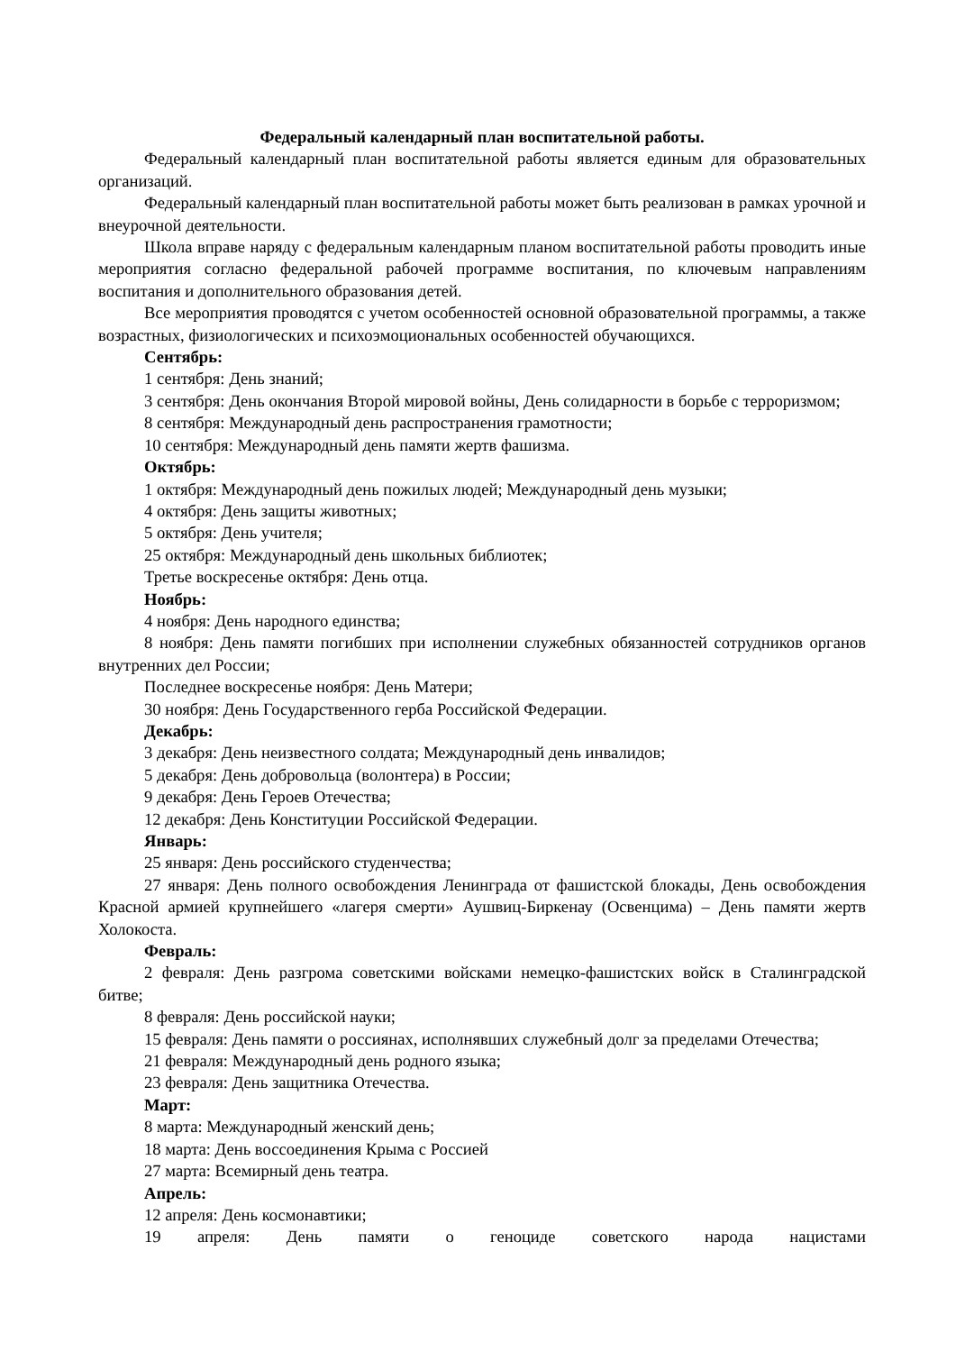Федеральный календарный план воспитательной работы.
Федеральный календарный план воспитательной работы является единым для образовательных организаций.
Федеральный календарный план воспитательной работы может быть реализован в рамках урочной и внеурочной деятельности.
Школа вправе наряду с федеральным календарным планом воспитательной работы проводить иные мероприятия согласно федеральной рабочей программе воспитания, по ключевым направлениям воспитания и дополнительного образования детей.
Все мероприятия проводятся с учетом особенностей основной образовательной программы, а также возрастных, физиологических и психоэмоциональных особенностей обучающихся.
Сентябрь:
1 сентября: День знаний;
3 сентября: День окончания Второй мировой войны, День солидарности в борьбе с терроризмом;
8 сентября: Международный день распространения грамотности;
10 сентября: Международный день памяти жертв фашизма.
Октябрь:
1 октября: Международный день пожилых людей; Международный день музыки;
4 октября: День защиты животных;
5 октября: День учителя;
25 октября: Международный день школьных библиотек;
Третье воскресенье октября: День отца.
Ноябрь:
4 ноября: День народного единства;
8 ноября: День памяти погибших при исполнении служебных обязанностей сотрудников органов внутренних дел России;
Последнее воскресенье ноября: День Матери;
30 ноября: День Государственного герба Российской Федерации.
Декабрь:
3 декабря: День неизвестного солдата; Международный день инвалидов;
5 декабря: День добровольца (волонтера) в России;
9 декабря: День Героев Отечества;
12 декабря: День Конституции Российской Федерации.
Январь:
25 января: День российского студенчества;
27 января: День полного освобождения Ленинграда от фашистской блокады, День освобождения Красной армией крупнейшего «лагеря смерти» Аушвиц-Биркенау (Освенцима) – День памяти жертв Холокоста.
Февраль:
2 февраля: День разгрома советскими войсками немецко-фашистских войск в Сталинградской битве;
8 февраля: День российской науки;
15 февраля: День памяти о россиянах, исполнявших служебный долг за пределами Отечества;
21 февраля: Международный день родного языка;
23 февраля: День защитника Отечества.
Март:
8 марта: Международный женский день;
18 марта: День воссоединения Крыма с Россией
27 марта: Всемирный день театра.
Апрель:
12 апреля: День космонавтики;
19 апреля: День памяти о геноциде советского народа нацистами